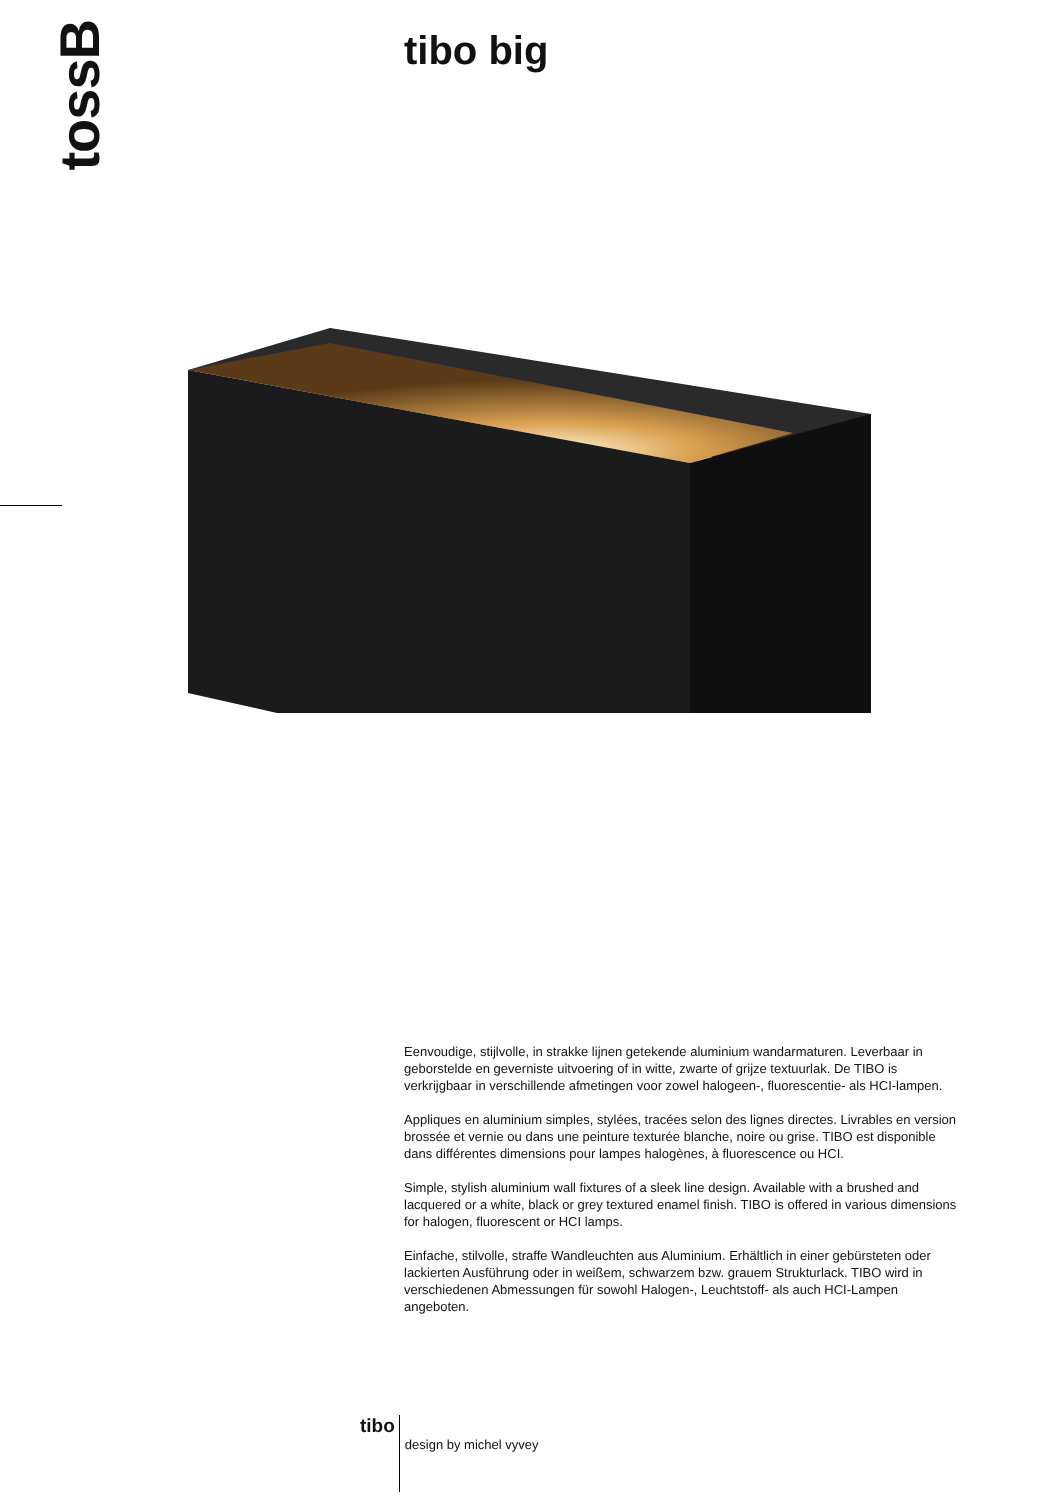tossB
tibo big
Eenvoudige, stijlvolle, in strakke lijnen getekende aluminium wandarmaturen. Leverbaar in geborstelde en geverniste uitvoering of in witte, zwarte of grijze textuurlak. De TIBO is verkrijgbaar in verschillende afmetingen voor zowel halogeen-, fluorescentie- als HCI-lampen.
Appliques en aluminium simples, stylées, tracées selon des lignes directes. Livrables en version brossée et vernie ou dans une peinture texturée blanche, noire ou grise. TIBO est disponible dans différentes dimensions pour lampes halogènes, à fluorescence ou HCI.
Simple, stylish aluminium wall fixtures of a sleek line design. Available with a brushed and lacquered or a white, black or grey textured enamel finish. TIBO is offered in various dimensions for halogen, fluorescent or HCI lamps.
Einfache, stilvolle, straffe Wandleuchten aus Aluminium. Erhältlich in einer gebürsteten oder lackierten Ausführung oder in weißem, schwarzem bzw. grauem Strukturlack. TIBO wird in verschiedenen Abmessungen für sowohl Halogen-, Leuchtstoff- als auch HCI-Lampen angeboten.
tibo design by michel vyvey